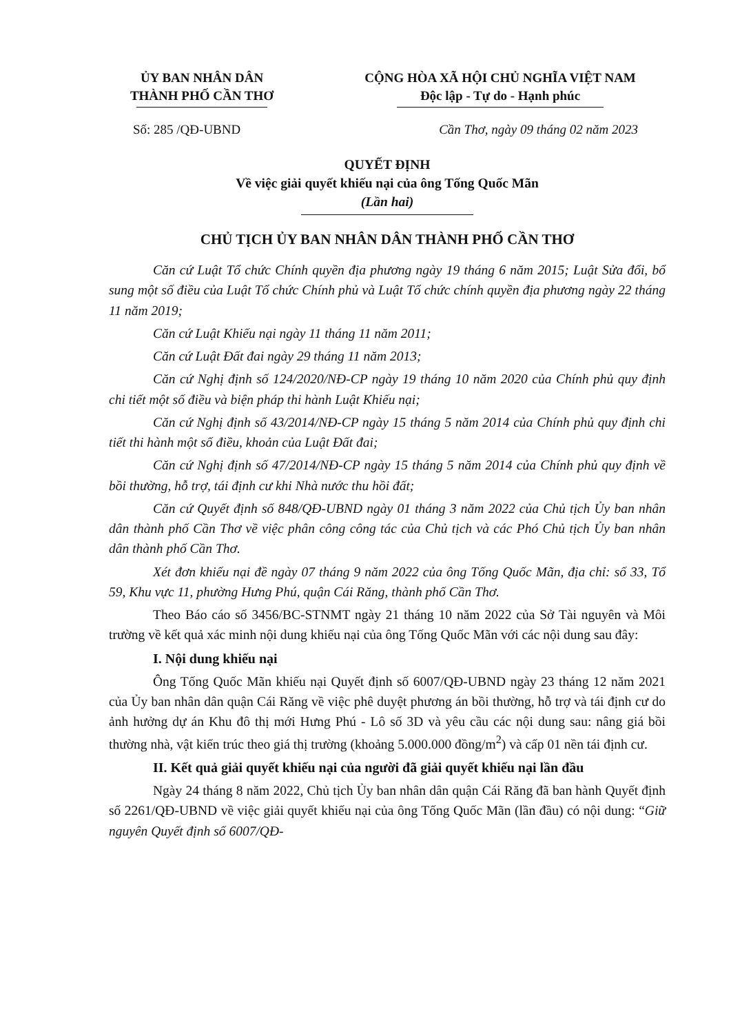ỦY BAN NHÂN DÂN
THÀNH PHỐ CẦN THƠ
CỘNG HÒA XÃ HỘI CHỦ NGHĨA VIỆT NAM
Độc lập - Tự do - Hạnh phúc
Số: 285 /QĐ-UBND Cần Thơ, ngày 09 tháng 02 năm 2023
QUYẾT ĐỊNH
Về việc giải quyết khiếu nại của ông Tống Quốc Mãn
(Lần hai)
CHỦ TỊCH ỦY BAN NHÂN DÂN THÀNH PHỐ CẦN THƠ
Căn cứ Luật Tổ chức Chính quyền địa phương ngày 19 tháng 6 năm 2015; Luật Sửa đổi, bổ sung một số điều của Luật Tổ chức Chính phủ và Luật Tổ chức chính quyền địa phương ngày 22 tháng 11 năm 2019;
Căn cứ Luật Khiếu nại ngày 11 tháng 11 năm 2011;
Căn cứ Luật Đất đai ngày 29 tháng 11 năm 2013;
Căn cứ Nghị định số 124/2020/NĐ-CP ngày 19 tháng 10 năm 2020 của Chính phủ quy định chi tiết một số điều và biện pháp thi hành Luật Khiếu nại;
Căn cứ Nghị định số 43/2014/NĐ-CP ngày 15 tháng 5 năm 2014 của Chính phủ quy định chi tiết thi hành một số điều, khoản của Luật Đất đai;
Căn cứ Nghị định số 47/2014/NĐ-CP ngày 15 tháng 5 năm 2014 của Chính phủ quy định về bồi thường, hỗ trợ, tái định cư khi Nhà nước thu hồi đất;
Căn cứ Quyết định số 848/QĐ-UBND ngày 01 tháng 3 năm 2022 của Chủ tịch Ủy ban nhân dân thành phố Cần Thơ về việc phân công công tác của Chủ tịch và các Phó Chủ tịch Ủy ban nhân dân thành phố Cần Thơ.
Xét đơn khiếu nại đề ngày 07 tháng 9 năm 2022 của ông Tống Quốc Mãn, địa chỉ: số 33, Tổ 59, Khu vực 11, phường Hưng Phú, quận Cái Răng, thành phố Cần Thơ.
Theo Báo cáo số 3456/BC-STNMT ngày 21 tháng 10 năm 2022 của Sở Tài nguyên và Môi trường về kết quả xác minh nội dung khiếu nại của ông Tống Quốc Mãn với các nội dung sau đây:
I. Nội dung khiếu nại
Ông Tống Quốc Mãn khiếu nại Quyết định số 6007/QĐ-UBND ngày 23 tháng 12 năm 2021 của Ủy ban nhân dân quận Cái Răng về việc phê duyệt phương án bồi thường, hỗ trợ và tái định cư do ảnh hưởng dự án Khu đô thị mới Hưng Phú - Lô số 3D và yêu cầu các nội dung sau: nâng giá bồi thường nhà, vật kiến trúc theo giá thị trường (khoảng 5.000.000 đồng/m<sup>2</sup>) và cấp 01 nền tái định cư.
II. Kết quả giải quyết khiếu nại của người đã giải quyết khiếu nại lần đầu
Ngày 24 tháng 8 năm 2022, Chủ tịch Ủy ban nhân dân quận Cái Răng đã ban hành Quyết định số 2261/QĐ-UBND về việc giải quyết khiếu nại của ông Tống Quốc Mãn (lần đầu) có nội dung: “Giữ nguyên Quyết định số 6007/QĐ-